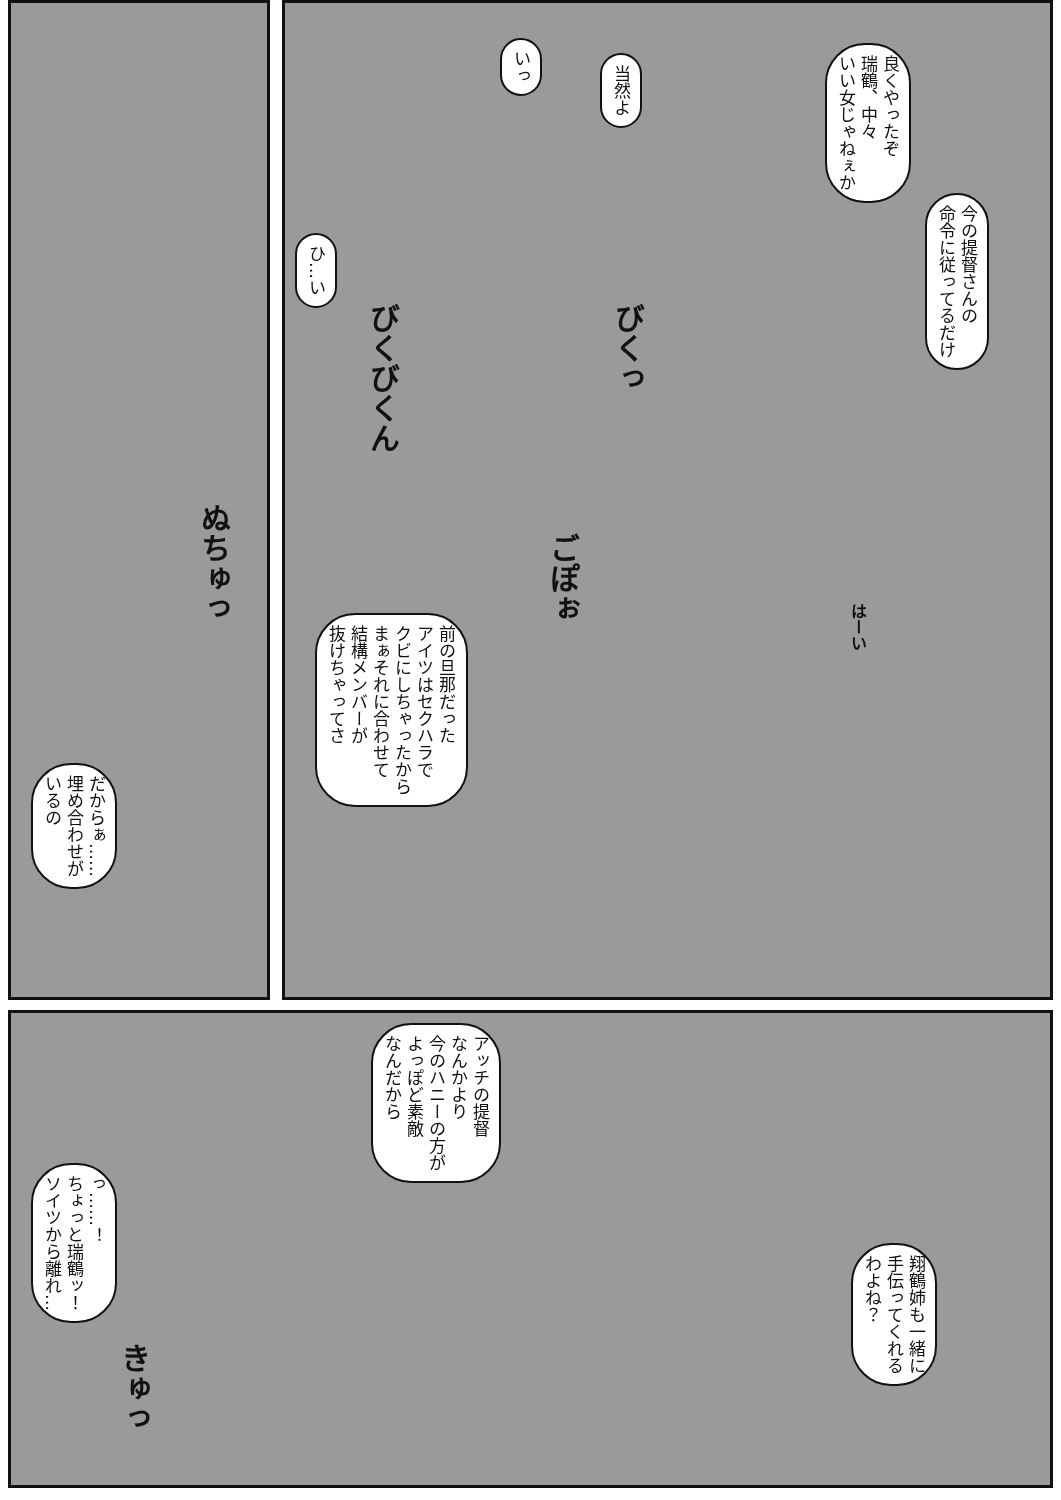ぬちゅっ
だからぁ……
埋め合わせが
いるの
良くやったぞ
瑞鶴、中々
いい女じゃねぇか
当然よ
いっ
今の提督さんの
命令に従ってるだけ
ひ…い
びくびくん
びくっ
ごぽぉ
前の旦那だった
アイツはセクハラで
クビにしちゃったから
まぁそれに合わせて
結構メンバーが
抜けちゃってさ
はーい
アッチの提督
なんかより
今のハニーの方が
よっぽど素敵
なんだから
っ……！
ちょっと瑞鶴ッ！
ソイツから離れ…
翔鶴姉も一緒に
手伝ってくれる
わよね？
きゅっ